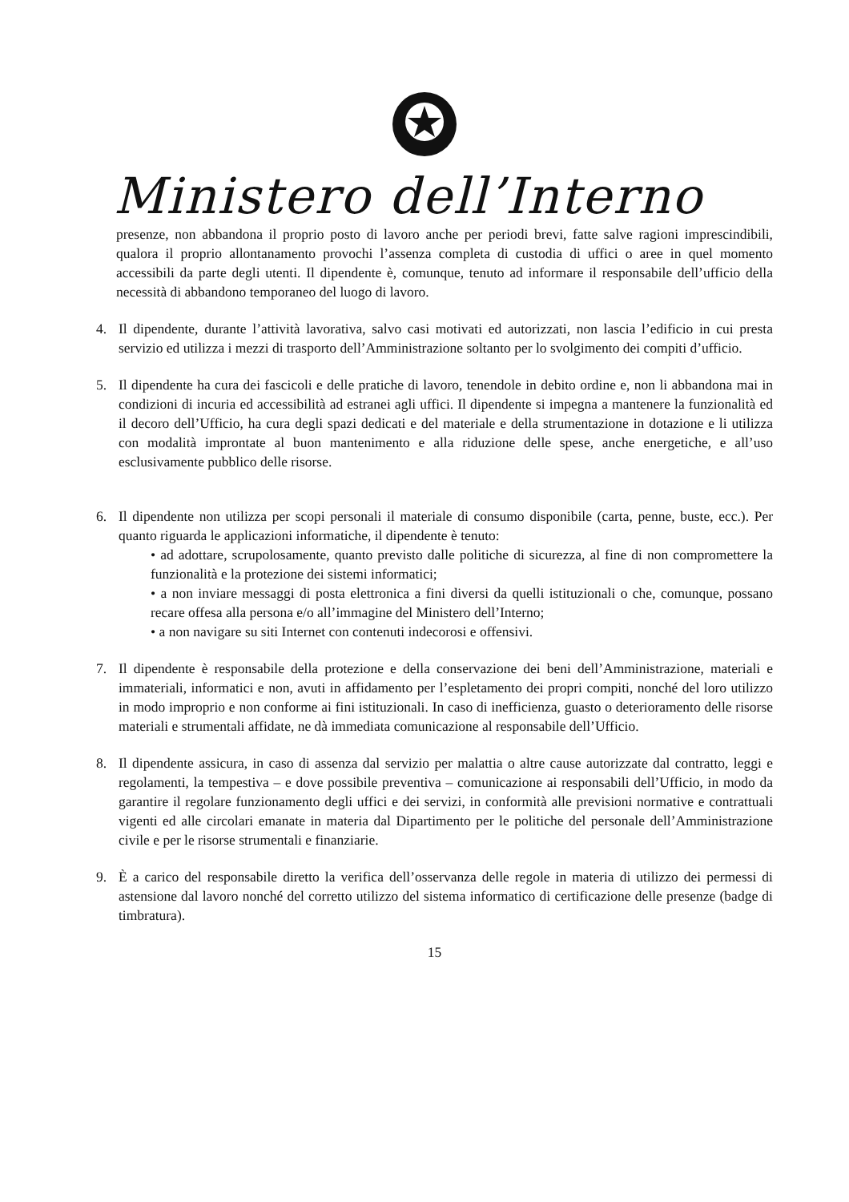Ministero dell’Interno
presenze, non abbandona il proprio posto di lavoro anche per periodi brevi, fatte salve ragioni imprescindibili, qualora il proprio allontanamento provochi l’assenza completa di custodia di uffici o aree in quel momento accessibili da parte degli utenti. Il dipendente è, comunque, tenuto ad informare il responsabile dell’ufficio della necessità di abbandono temporaneo del luogo di lavoro.
4. Il dipendente, durante l’attività lavorativa, salvo casi motivati ed autorizzati, non lascia l’edificio in cui presta servizio ed utilizza i mezzi di trasporto dell’Amministrazione soltanto per lo svolgimento dei compiti d’ufficio.
5. Il dipendente ha cura dei fascicoli e delle pratiche di lavoro, tenendole in debito ordine e, non li abbandona mai in condizioni di incuria ed accessibilità ad estranei agli uffici. Il dipendente si impegna a mantenere la funzionalità ed il decoro dell’Ufficio, ha cura degli spazi dedicati e del materiale e della strumentazione in dotazione e li utilizza con modalità improntate al buon mantenimento e alla riduzione delle spese, anche energetiche, e all’uso esclusivamente pubblico delle risorse.
6. Il dipendente non utilizza per scopi personali il materiale di consumo disponibile (carta, penne, buste, ecc.). Per quanto riguarda le applicazioni informatiche, il dipendente è tenuto:
• ad adottare, scrupolosamente, quanto previsto dalle politiche di sicurezza, al fine di non compromettere la funzionalità e la protezione dei sistemi informatici;
• a non inviare messaggi di posta elettronica a fini diversi da quelli istituzionali o che, comunque, possano recare offesa alla persona e/o all’immagine del Ministero dell’Interno;
• a non navigare su siti Internet con contenuti indecorosi e offensivi.
7. Il dipendente è responsabile della protezione e della conservazione dei beni dell’Amministrazione, materiali e immateriali, informatici e non, avuti in affidamento per l’espletamento dei propri compiti, nonché del loro utilizzo in modo improprio e non conforme ai fini istituzionali. In caso di inefficienza, guasto o deterioramento delle risorse materiali e strumentali affidate, ne dà immediata comunicazione al responsabile dell’Ufficio.
8. Il dipendente assicura, in caso di assenza dal servizio per malattia o altre cause autorizzate dal contratto, leggi e regolamenti, la tempestiva – e dove possibile preventiva – comunicazione ai responsabili dell’Ufficio, in modo da garantire il regolare funzionamento degli uffici e dei servizi, in conformità alle previsioni normative e contrattuali vigenti ed alle circolari emanate in materia dal Dipartimento per le politiche del personale dell’Amministrazione civile e per le risorse strumentali e finanziarie.
9. È a carico del responsabile diretto la verifica dell’osservanza delle regole in materia di utilizzo dei permessi di astensione dal lavoro nonché del corretto utilizzo del sistema informatico di certificazione delle presenze (badge di timbratura).
15